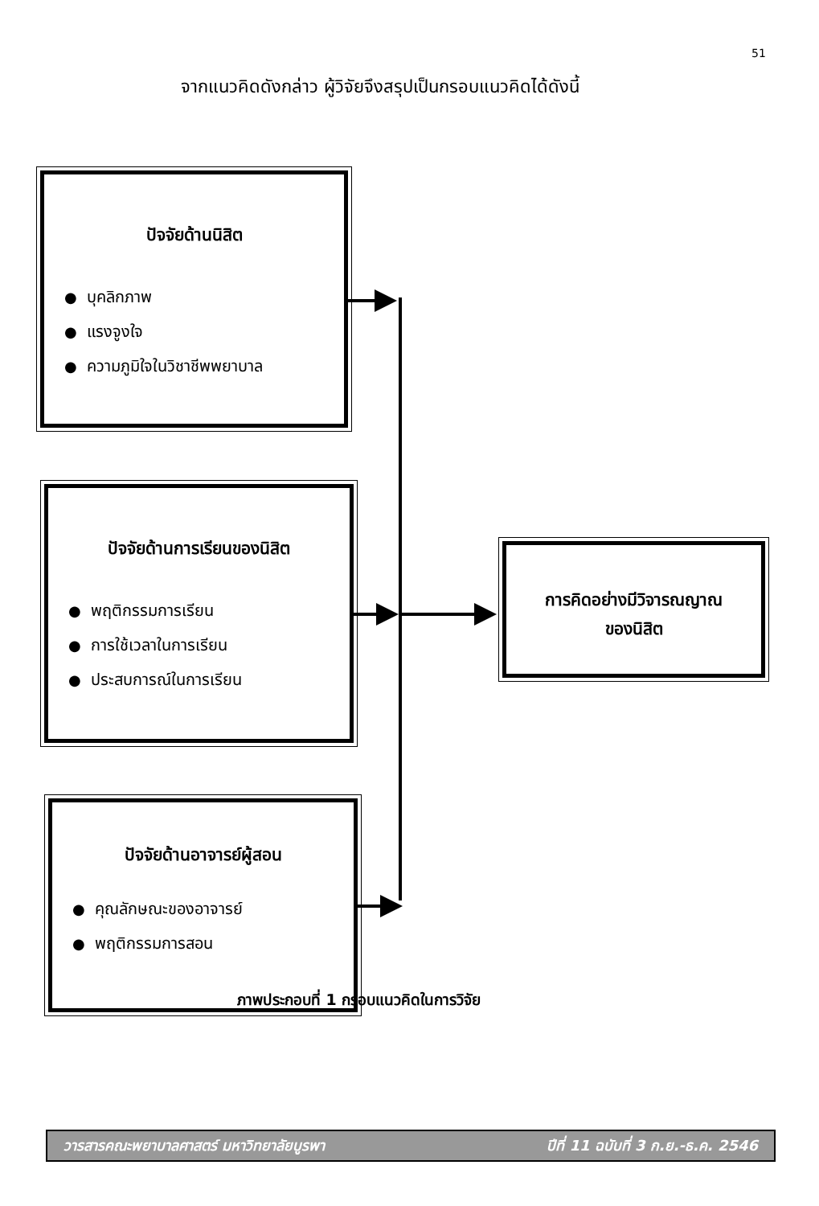51
จากแนวคิดดังกล่าว ผู้วิจัยจึงสรุปเป็นกรอบแนวคิดได้ดังนี้
ปัจจัยด้านนิสิต
● บุคลิกภาพ
● แรงจูงใจ
● ความภูมิใจในวิชาชีพพยาบาล
ปัจจัยด้านการเรียนของนิสิต
● พฤติกรรมการเรียน
● การใช้เวลาในการเรียน
● ประสบการณ์ในการเรียน
ปัจจัยด้านอาจารย์ผู้สอน
● คุณลักษณะของอาจารย์
● พฤติกรรมการสอน
การคิดอย่างมีวิจารณญาณ
ของนิสิต
ภาพประกอบที่ 1 กรอบแนวคิดในการวิจัย
วารสารคณะพยาบาลศาสตร์ มหาวิทยาลัยบูรพา ปีที่ 11 ฉบับที่ 3 ก.ย.-ธ.ค. 2546